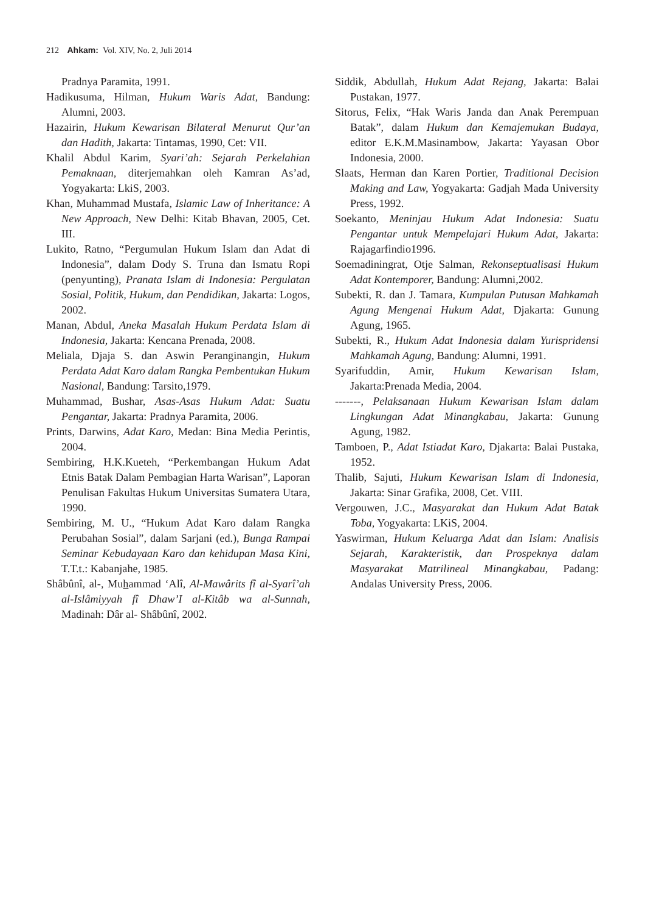212 Ahkam: Vol. XIV, No. 2, Juli 2014
Pradnya Paramita, 1991.
Hadikusuma, Hilman, Hukum Waris Adat, Bandung: Alumni, 2003.
Hazairin, Hukum Kewarisan Bilateral Menurut Qur’an dan Hadith, Jakarta: Tintamas, 1990, Cet: VII.
Khalil Abdul Karim, Syari’ah: Sejarah Perkelahian Pemaknaan, diterjemahkan oleh Kamran As’ad, Yogyakarta: LkiS, 2003.
Khan, Muhammad Mustafa, Islamic Law of Inheritance: A New Approach, New Delhi: Kitab Bhavan, 2005, Cet. III.
Lukito, Ratno, “Pergumulan Hukum Islam dan Adat di Indonesia”, dalam Dody S. Truna dan Ismatu Ropi (penyunting), Pranata Islam di Indonesia: Pergulatan Sosial, Politik, Hukum, dan Pendidikan, Jakarta: Logos, 2002.
Manan, Abdul, Aneka Masalah Hukum Perdata Islam di Indonesia, Jakarta: Kencana Prenada, 2008.
Meliala, Djaja S. dan Aswin Peranginangin, Hukum Perdata Adat Karo dalam Rangka Pembentukan Hukum Nasional, Bandung: Tarsito,1979.
Muhammad, Bushar, Asas-Asas Hukum Adat: Suatu Pengantar, Jakarta: Pradnya Paramita, 2006.
Prints, Darwins, Adat Karo, Medan: Bina Media Perintis, 2004.
Sembiring, H.K.Kueteh, “Perkembangan Hukum Adat Etnis Batak Dalam Pembagian Harta Warisan”, Laporan Penulisan Fakultas Hukum Universitas Sumatera Utara, 1990.
Sembiring, M. U., “Hukum Adat Karo dalam Rangka Perubahan Sosial”, dalam Sarjani (ed.), Bunga Rampai Seminar Kebudayaan Karo dan kehidupan Masa Kini, T.T.t.: Kabanjahe, 1985.
Shâbûnî, al-, Muhammad ‘Alî, Al-Mawârits fî al-Syarî’ah al-Islâmiyyah fî Dhaw’I al-Kitâb wa al-Sunnah, Madinah: Dâr al- Shâbûnî, 2002.
Siddik, Abdullah, Hukum Adat Rejang, Jakarta: Balai Pustakan, 1977.
Sitorus, Felix, “Hak Waris Janda dan Anak Perempuan Batak”, dalam Hukum dan Kemajemukan Budaya, editor E.K.M.Masinambow, Jakarta: Yayasan Obor Indonesia, 2000.
Slaats, Herman dan Karen Portier, Traditional Decision Making and Law, Yogyakarta: Gadjah Mada University Press, 1992.
Soekanto, Meninjau Hukum Adat Indonesia: Suatu Pengantar untuk Mempelajari Hukum Adat, Jakarta: Rajagarfindio1996.
Soemadiningrat, Otje Salman, Rekonseptualisasi Hukum Adat Kontemporer, Bandung: Alumni,2002.
Subekti, R. dan J. Tamara, Kumpulan Putusan Mahkamah Agung Mengenai Hukum Adat, Djakarta: Gunung Agung, 1965.
Subekti, R., Hukum Adat Indonesia dalam Yurispridensi Mahkamah Agung, Bandung: Alumni, 1991.
Syarifuddin, Amir, Hukum Kewarisan Islam, Jakarta:Prenada Media, 2004.
-------, Pelaksanaan Hukum Kewarisan Islam dalam Lingkungan Adat Minangkabau, Jakarta: Gunung Agung, 1982.
Tamboen, P., Adat Istiadat Karo, Djakarta: Balai Pustaka, 1952.
Thalib, Sajuti, Hukum Kewarisan Islam di Indonesia, Jakarta: Sinar Grafika, 2008, Cet. VIII.
Vergouwen, J.C., Masyarakat dan Hukum Adat Batak Toba, Yogyakarta: LKiS, 2004.
Yaswirman, Hukum Keluarga Adat dan Islam: Analisis Sejarah, Karakteristik, dan Prospeknya dalam Masyarakat Matrilineal Minangkabau, Padang: Andalas University Press, 2006.